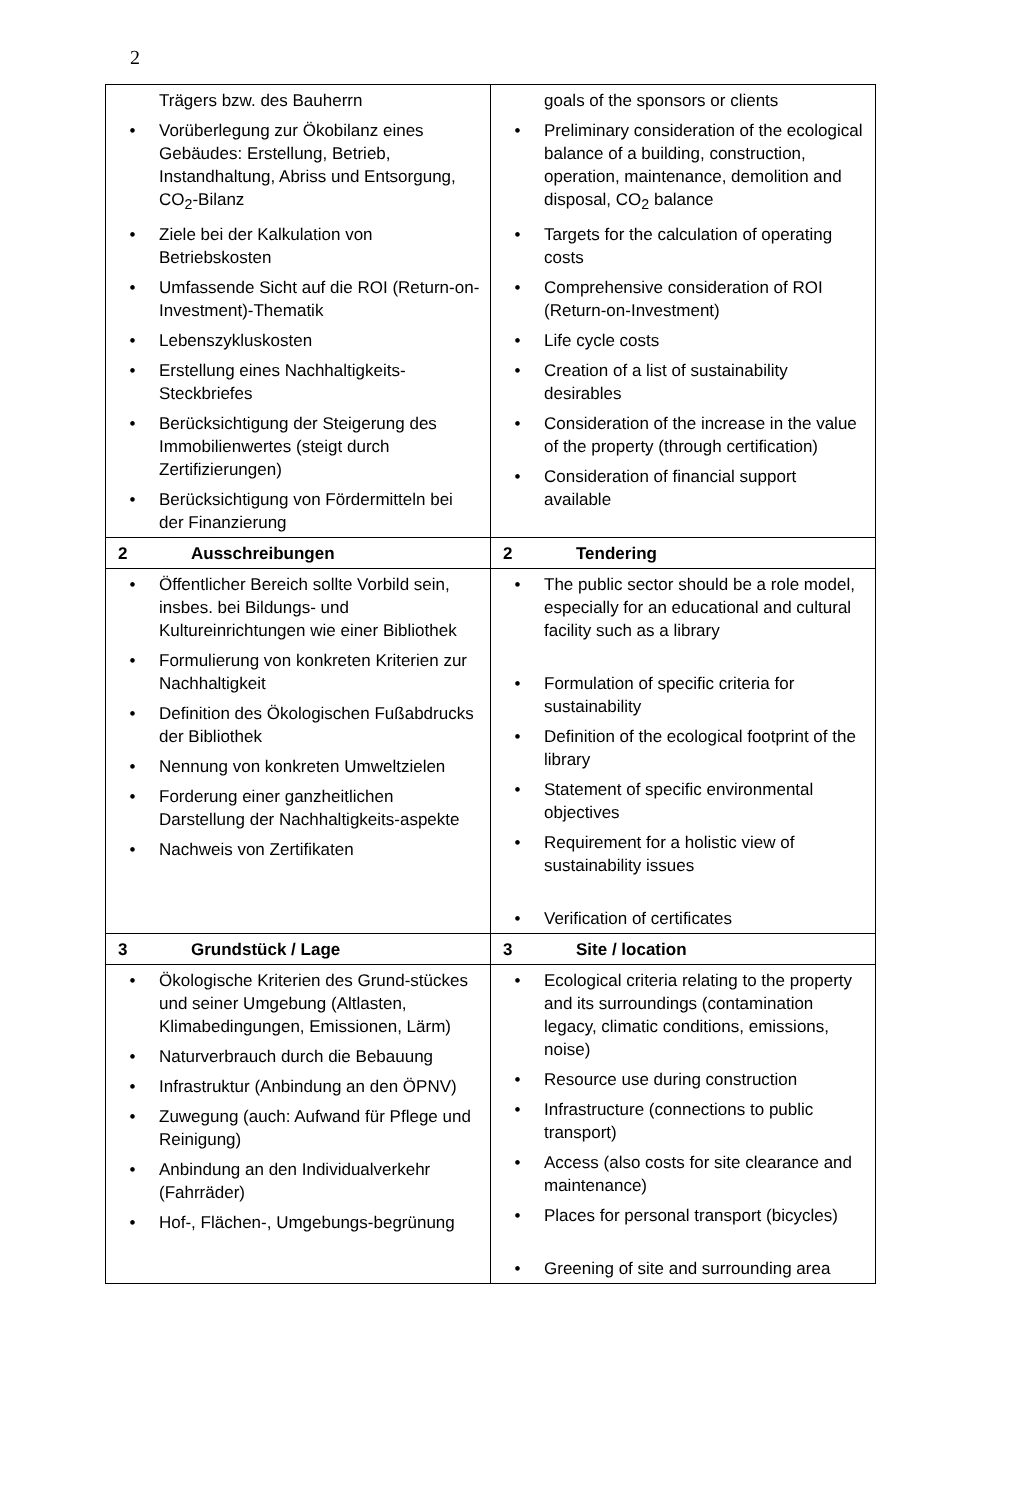2
| Trägers bzw. des Bauherrn • Vorüberlegung zur Ökobilanz eines Gebäudes: Erstellung, Betrieb, Instandhaltung, Abriss und Entsorgung, CO<sub>2</sub>-Bilanz • Ziele bei der Kalkulation von Betriebskosten • Umfassende Sicht auf die ROI (Return-on-Investment)-Thematik • Lebenszykluskosten • Erstellung eines Nachhaltigkeits-Steckbriefes • Berücksichtigung der Steigerung des Immobilienwertes (steigt durch Zertifizierungen) • Berücksichtigung von Fördermitteln bei der Finanzierung | goals of the sponsors or clients • Preliminary consideration of the ecological balance of a building, construction, operation, maintenance, demolition and disposal, CO<sub>2</sub> balance • Targets for the calculation of operating costs • Comprehensive consideration of ROI (Return-on-Investment) • Life cycle costs • Creation of a list of sustainability desirables • Consideration of the increase in the value of the property (through certification) • Consideration of financial support available |
| 2 Ausschreibungen | 2 Tendering |
| • Öffentlicher Bereich sollte Vorbild sein, insbes. bei Bildungs- und Kultureinrichtungen wie einer Bibliothek • Formulierung von konkreten Kriterien zur Nachhaltigkeit • Definition des Ökologischen Fußabdrucks der Bibliothek • Nennung von konkreten Umweltzielen • Forderung einer ganzheitlichen Darstellung der Nachhaltigkeits-aspekte • Nachweis von Zertifikaten | • The public sector should be a role model, especially for an educational and cultural facility such as a library • Formulation of specific criteria for sustainability • Definition of the ecological footprint of the library • Statement of specific environmental objectives • Requirement for a holistic view of sustainability issues • Verification of certificates |
| 3 Grundstück / Lage | 3 Site / location |
| • Ökologische Kriterien des Grund-stückes und seiner Umgebung (Altlasten, Klimabedingungen, Emissionen, Lärm) • Naturverbrauch durch die Bebauung • Infrastruktur (Anbindung an den ÖPNV) • Zuwegung (auch: Aufwand für Pflege und Reinigung) • Anbindung an den Individualverkehr (Fahrräder) • Hof-, Flächen-, Umgebungs-begrünung | • Ecological criteria relating to the property and its surroundings (contamination legacy, climatic conditions, emissions, noise) • Resource use during construction • Infrastructure (connections to public transport) • Access (also costs for site clearance and maintenance) • Places for personal transport (bicycles) • Greening of site and surrounding area |